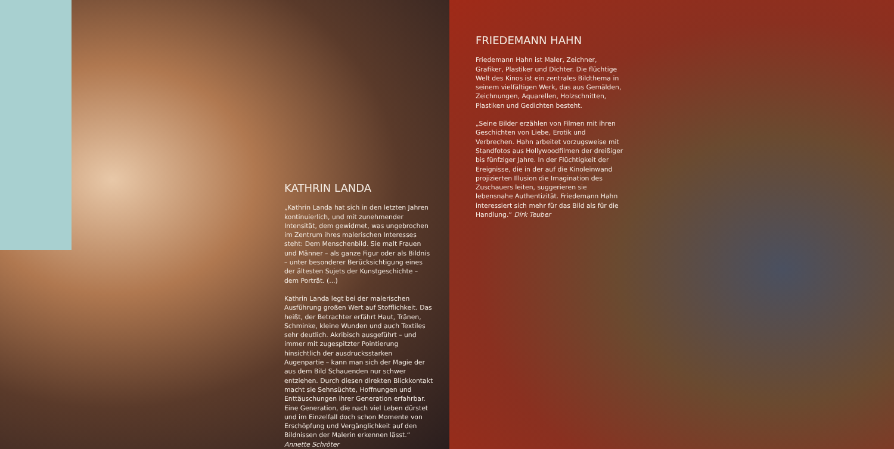KATHRIN LANDA
„Kathrin Landa hat sich in den letzten Jahren kontinuierlich, und mit zunehmender Intensität, dem gewidmet, was ungebrochen im Zentrum ihres malerischen Interesses steht: Dem Menschenbild. Sie malt Frauen und Männer – als ganze Figur oder als Bildnis – unter besonderer Berücksichtigung eines der ältesten Sujets der Kunstgeschichte – dem Porträt. (...)
Kathrin Landa legt bei der malerischen Ausführung großen Wert auf Stofflichkeit. Das heißt, der Betrachter erfährt Haut, Tränen, Schminke, kleine Wunden und auch Textiles sehr deutlich. Akribisch ausgeführt – und immer mit zugespitzter Pointierung hinsichtlich der ausdrucksstarken Augenpartie – kann man sich der Magie der aus dem Bild Schauenden nur schwer entziehen. Durch diesen direkten Blickkontakt macht sie Sehnsüchte, Hoffnungen und Enttäuschungen ihrer Generation erfahrbar. Eine Generation, die nach viel Leben dürstet und im Einzelfall doch schon Momente von Erschöpfung und Vergänglichkeit auf den Bildnissen der Malerin erkennen lässt.“ Annette Schröter
FRIEDEMANN HAHN
Friedemann Hahn ist Maler, Zeichner, Grafiker, Plastiker und Dichter. Die flüchtige Welt des Kinos ist ein zentrales Bildthema in seinem vielfältigen Werk, das aus Gemälden, Zeichnungen, Aquarellen, Holzschnitten, Plastiken und Gedichten besteht.
„Seine Bilder erzählen von Filmen mit ihren Geschichten von Liebe, Erotik und Verbrechen. Hahn arbeitet vorzugsweise mit Standfotos aus Hollywoodfilmen der dreißiger bis fünfziger Jahre. In der Flüchtigkeit der Ereignisse, die in der auf die Kinoleinwand projizierten Illusion die Imagination des Zuschauers leiten, suggerieren sie lebensnahe Authentizität. Friedemann Hahn interessiert sich mehr für das Bild als für die Handlung.“ Dirk Teuber